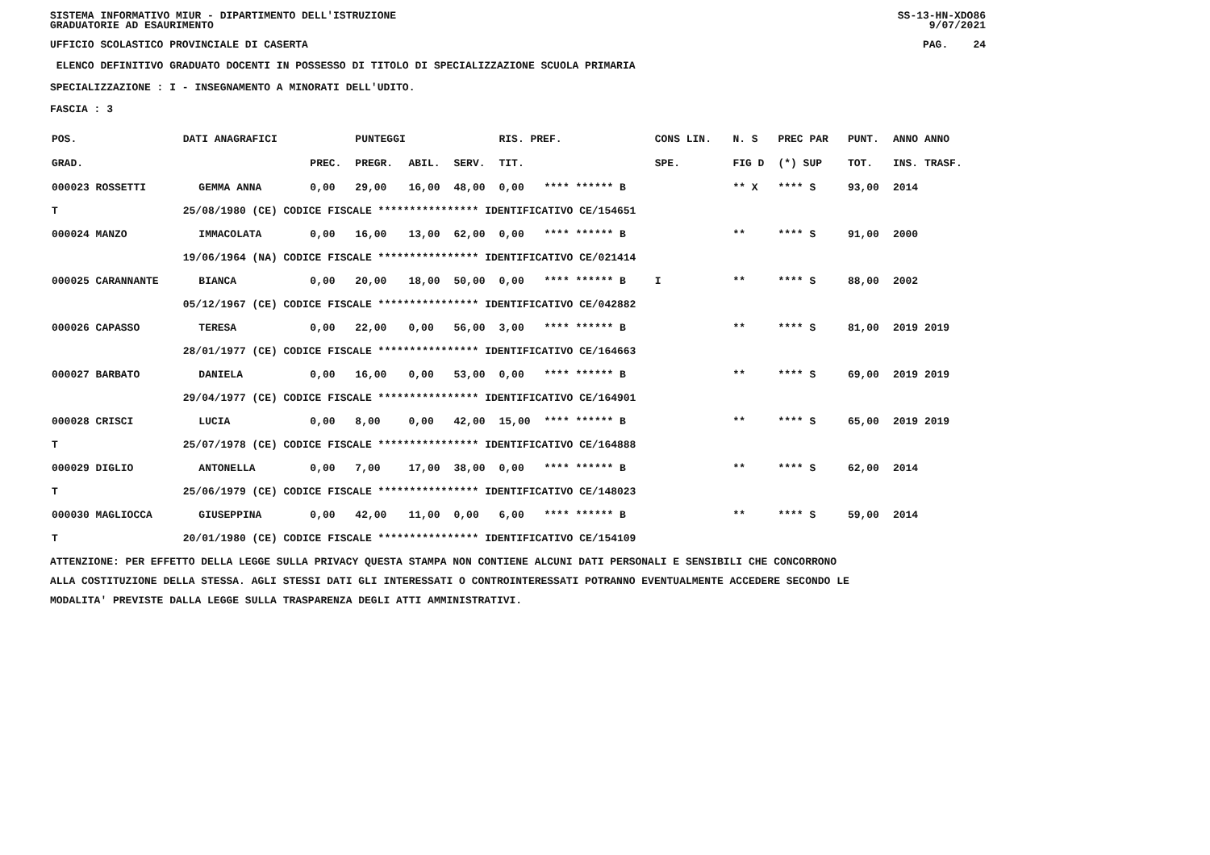SISTEMA INFORMATIVO MIUR - DIPARTIMENTO DELL'ISTRUZIONE
GRADUATORIE AD ESAURIMENTO
SS-13-HN-XDO86
9/07/2021
UFFICIO SCOLASTICO PROVINCIALE DI CASERTA
PAG. 24
ELENCO DEFINITIVO GRADUATO DOCENTI IN POSSESSO DI TITOLO DI SPECIALIZZAZIONE SCUOLA PRIMARIA
SPECIALIZZAZIONE : I - INSEGNAMENTO A MINORATI DELL'UDITO.
FASCIA : 3
| POS. | DATI ANAGRAFICI | | | | PUNTEGGI | | | RIS. PREF. | | CONS LIN. | N. S | PREC PAR | PUNT. | ANNO ANNO |
| --- | --- | --- | --- | --- | --- | --- | --- | --- | --- | --- | --- | --- | --- | --- |
| GRAD. | | | | PREC. | PREGR. | ABIL. | SERV. | TIT. | | SPE. | FIG D | (*) SUP | TOT. | INS. TRASF. |
| 000023 ROSSETTI | | GEMMA ANNA | | 0,00 | 29,00 | 16,00 | 48,00 | 0,00 | **** ****** B | | ** X | **** S | 93,00 | 2014 |
| T | 25/08/1980 (CE) CODICE FISCALE **************** IDENTIFICATIVO CE/154651 | | | | | | | | | | | | | |
| 000024 MANZO | | IMMACOLATA | | 0,00 | 16,00 | 13,00 | 62,00 | 0,00 | **** ****** B | | ** | **** S | 91,00 | 2000 |
| | 19/06/1964 (NA) CODICE FISCALE **************** IDENTIFICATIVO CE/021414 | | | | | | | | | | | | | |
| 000025 CARANNANTE | | BIANCA | | 0,00 | 20,00 | 18,00 | 50,00 | 0,00 | **** ****** B | I | ** | **** S | 88,00 | 2002 |
| | 05/12/1967 (CE) CODICE FISCALE **************** IDENTIFICATIVO CE/042882 | | | | | | | | | | | | | |
| 000026 CAPASSO | | TERESA | | 0,00 | 22,00 | 0,00 | 56,00 | 3,00 | **** ****** B | | ** | **** S | 81,00 | 2019 2019 |
| | 28/01/1977 (CE) CODICE FISCALE **************** IDENTIFICATIVO CE/164663 | | | | | | | | | | | | | |
| 000027 BARBATO | | DANIELA | | 0,00 | 16,00 | 0,00 | 53,00 | 0,00 | **** ****** B | | ** | **** S | 69,00 | 2019 2019 |
| | 29/04/1977 (CE) CODICE FISCALE **************** IDENTIFICATIVO CE/164901 | | | | | | | | | | | | | |
| 000028 CRISCI | | LUCIA | | 0,00 | 8,00 | 0,00 | 42,00 | 15,00 | **** ****** B | | ** | **** S | 65,00 | 2019 2019 |
| T | 25/07/1978 (CE) CODICE FISCALE **************** IDENTIFICATIVO CE/164888 | | | | | | | | | | | | | |
| 000029 DIGLIO | | ANTONELLA | | 0,00 | 7,00 | 17,00 | 38,00 | 0,00 | **** ****** B | | ** | **** S | 62,00 | 2014 |
| T | 25/06/1979 (CE) CODICE FISCALE **************** IDENTIFICATIVO CE/148023 | | | | | | | | | | | | | |
| 000030 MAGLIOCCA | | GIUSEPPINA | | 0,00 | 42,00 | 11,00 | 0,00 | 6,00 | **** ****** B | | ** | **** S | 59,00 | 2014 |
| T | 20/01/1980 (CE) CODICE FISCALE **************** IDENTIFICATIVO CE/154109 | | | | | | | | | | | | | |
ATTENZIONE: PER EFFETTO DELLA LEGGE SULLA PRIVACY QUESTA STAMPA NON CONTIENE ALCUNI DATI PERSONALI E SENSIBILI CHE CONCORRONO
ALLA COSTITUZIONE DELLA STESSA. AGLI STESSI DATI GLI INTERESSATI O CONTROINTERESSATI POTRANNO EVENTUALMENTE ACCEDERE SECONDO LE
MODALITA' PREVISTE DALLA LEGGE SULLA TRASPARENZA DEGLI ATTI AMMINISTRATIVI.